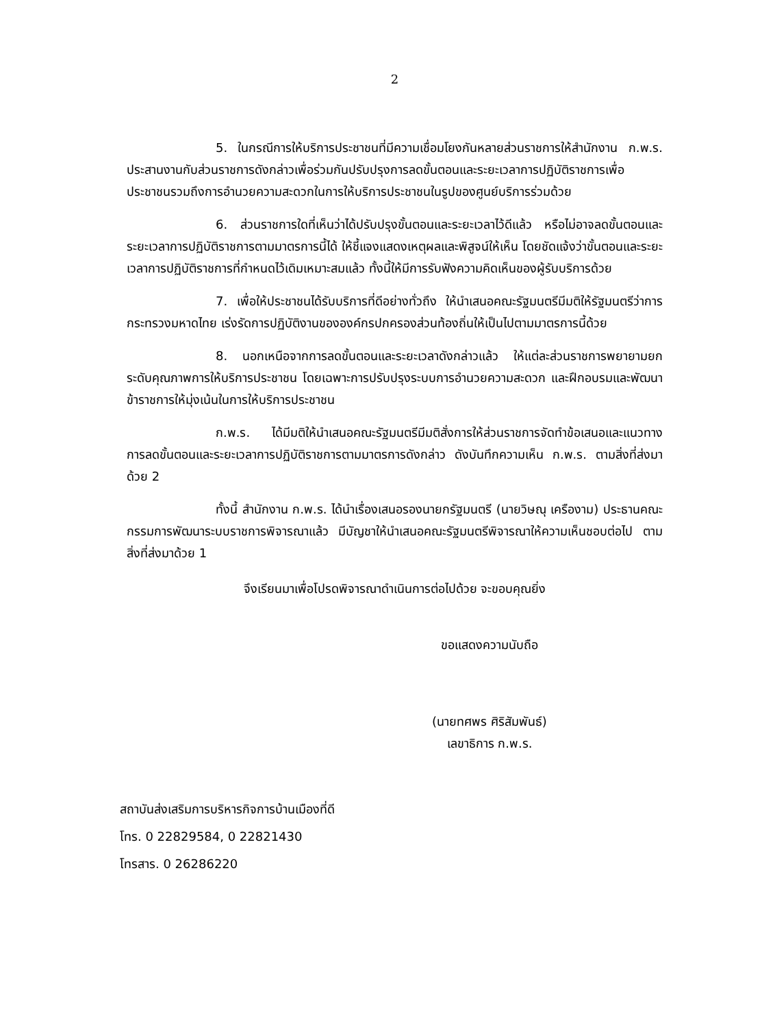2
5. ในกรณีการให้บริการประชาชนที่มีความเชื่อมโยงกันหลายส่วนราชการให้สำนักงาน ก.พ.ร. ประสานงานกับส่วนราชการดังกล่าวเพื่อร่วมกันปรับปรุงการลดขั้นตอนและระยะเวลาการปฏิบัติราชการเพื่อประชาชนรวมถึงการอำนวยความสะดวกในการให้บริการประชาชนในรูปของศูนย์บริการร่วมด้วย
6. ส่วนราชการใดที่เห็นว่าได้ปรับปรุงขั้นตอนและระยะเวลาไว้ดีแล้ว หรือไม่อาจลดขั้นตอนและระยะเวลาการปฏิบัติราชการตามมาตรการนี้ได้ ให้ชี้แจงแสดงเหตุผลและพิสูจน์ให้เห็น โดยชัดแจ้งว่าขั้นตอนและระยะเวลาการปฏิบัติราชการที่กำหนดไว้เดิมเหมาะสมแล้ว ทั้งนี้ให้มีการรับฟังความคิดเห็นของผู้รับบริการด้วย
7. เพื่อให้ประชาชนได้รับบริการที่ดีอย่างทั่วถึง ให้นำเสนอคณะรัฐมนตรีมีมติให้รัฐมนตรีว่าการกระทรวงมหาดไทย เร่งรัดการปฏิบัติงานขององค์กรปกครองส่วนท้องถิ่นให้เป็นไปตามมาตรการนี้ด้วย
8. นอกเหนือจากการลดขั้นตอนและระยะเวลาดังกล่าวแล้ว ให้แต่ละส่วนราชการพยายามยกระดับคุณภาพการให้บริการประชาชน โดยเฉพาะการปรับปรุงระบบการอำนวยความสะดวก และฝึกอบรมและพัฒนาข้าราชการให้มุ่งเน้นในการให้บริการประชาชน
ก.พ.ร. ได้มีมติให้นำเสนอคณะรัฐมนตรีมีมติสั่งการให้ส่วนราชการจัดทำข้อเสนอและแนวทางการลดขั้นตอนและระยะเวลาการปฏิบัติราชการตามมาตรการดังกล่าว ดังบันทึกความเห็น ก.พ.ร. ตามสิ่งที่ส่งมาด้วย 2
ทั้งนี้ สำนักงาน ก.พ.ร. ได้นำเรื่องเสนอรองนายกรัฐมนตรี (นายวิษณุ เครืองาม) ประธานคณะกรรมการพัฒนาระบบราชการพิจารณาแล้ว มีบัญชาให้นำเสนอคณะรัฐมนตรีพิจารณาให้ความเห็นชอบต่อไป ตามสิ่งที่ส่งมาด้วย 1
จึงเรียนมาเพื่อโปรดพิจารณาดำเนินการต่อไปด้วย จะขอบคุณยิ่ง
ขอแสดงความนับถือ
(นายทศพร ศิริสัมพันธ์)
เลขาธิการ ก.พ.ร.
สถาบันส่งเสริมการบริหารกิจการบ้านเมืองที่ดี
โทร. 0 22829584, 0 22821430
โทรสาร. 0 26286220